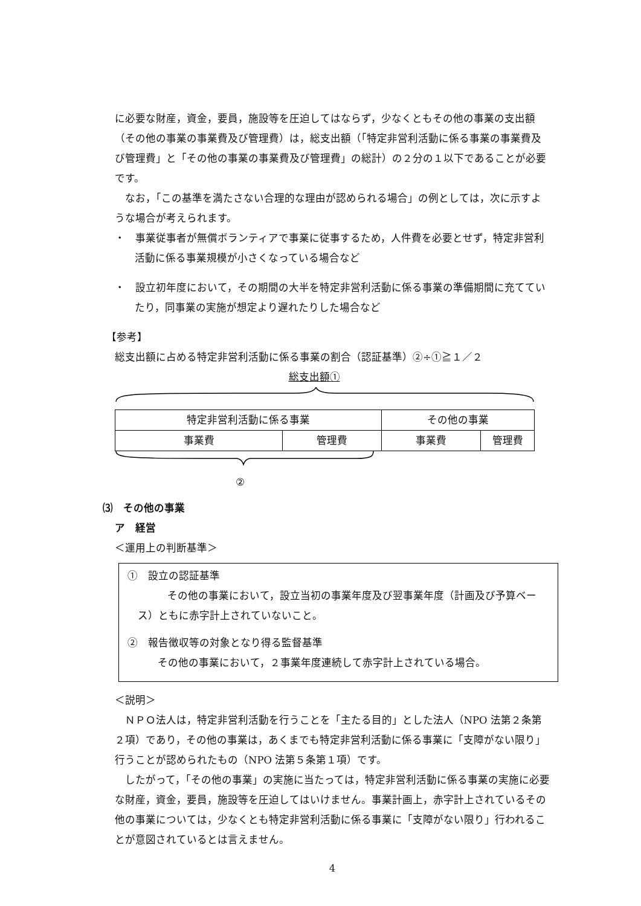に必要な財産，資金，要員，施設等を圧迫してはならず，少なくともその他の事業の支出額（その他の事業の事業費及び管理費）は，総支出額（「特定非営利活動に係る事業の事業費及び管理費」と「その他の事業の事業費及び管理費」の総計）の２分の１以下であることが必要です。
なお，「この基準を満たさない合理的な理由が認められる場合」の例としては，次に示すような場合が考えられます。
・　事業従事者が無償ボランティアで事業に従事するため，人件費を必要とせず，特定非営利活動に係る事業規模が小さくなっている場合など
・　設立初年度において，その期間の大半を特定非営利活動に係る事業の準備期間に充てていたり，同事業の実施が想定より遅れたりした場合など
【参考】
総支出額に占める特定非営利活動に係る事業の割合（認証基準）②÷①≧１／２
総支出額①
| 特定非営利活動に係る事業 | | その他の事業 | |
| 事業費 | 管理費 | 事業費 | 管理費 |
②
⑶　その他の事業
ア　経営
＜運用上の判断基準＞
①　設立の認証基準
その他の事業において，設立当初の事業年度及び翌事業年度（計画及び予算ベース）ともに赤字計上されていないこと。
②　報告徴収等の対象となり得る監督基準
その他の事業において，２事業年度連続して赤字計上されている場合。
＜説明＞
ＮＰＯ法人は，特定非営利活動を行うことを「主たる目的」とした法人（NPO 法第２条第２項）であり，その他の事業は，あくまでも特定非営利活動に係る事業に「支障がない限り」行うことが認められたもの（NPO 法第５条第１項）です。
したがって，「その他の事業」の実施に当たっては，特定非営利活動に係る事業の実施に必要な財産，資金，要員，施設等を圧迫してはいけません。事業計画上，赤字計上されているその他の事業については，少なくとも特定非営利活動に係る事業に「支障がない限り」行われることが意図されているとは言えません。
4